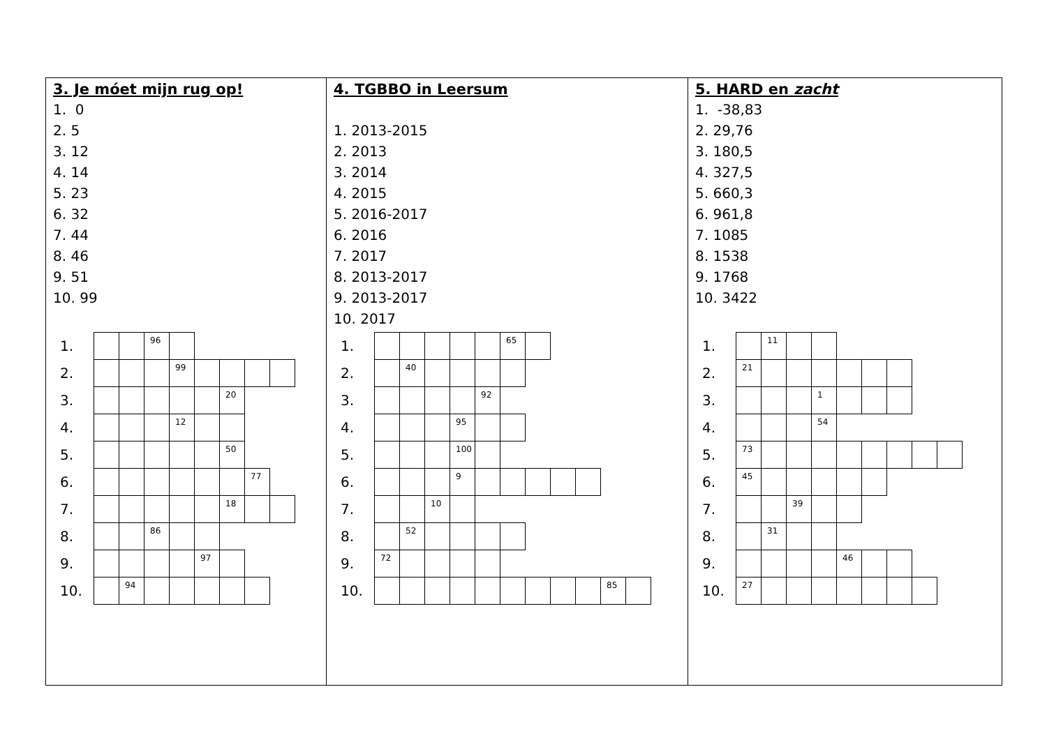3. Je móet mijn rug op!
1. 0
2. 5
3. 12
4. 14
5. 23
6. 32
7. 44
8. 46
9. 51
10. 99
| 1. | | | 96 | | | | | |
| 2. | | | | 99 | | | | |
| 3. | | | | | | 20 | | |
| 4. | | | | 12 | | | | |
| 5. | | | | | | 50 | | |
| 6. | | | | | | | 77 | |
| 7. | | | | | | 18 | | |
| 8. | | | 86 | | | | | |
| 9. | | | | | 97 | | | |
| 10. | | 94 | | | | | | |
4. TGBBO in Leersum
1. 2013-2015
2. 2013
3. 2014
4. 2015
5. 2016-2017
6. 2016
7. 2017
8. 2013-2017
9. 2013-2017
10. 2017
| 1. | | | | | | 65 | | | | | |
| 2. | | 40 | | | | | | | | | |
| 3. | | | | | 92 | | | | | | |
| 4. | | | | 95 | | | | | | | |
| 5. | | | | 100 | | | | | | | |
| 6. | | | | 9 | | | | | | | |
| 7. | | | 10 | | | | | | | | |
| 8. | | 52 | | | | | | | | | |
| 9. | 72 | | | | | | | | | | |
| 10. | | | | | | | | | | 85 | |
5. HARD en zacht
1. -38,83
2. 29,76
3. 180,5
4. 327,5
5. 660,3
6. 961,8
7. 1085
8. 1538
9. 1768
10. 3422
| 1. | | 11 | | | | | | | |
| 2. | 21 | | | | | | | | |
| 3. | | | | 1 | | | | | |
| 4. | | | | 54 | | | | | |
| 5. | 73 | | | | | | | | |
| 6. | 45 | | | | | | | | |
| 7. | | | 39 | | | | | | |
| 8. | | 31 | | | | | | | |
| 9. | | | | | 46 | | | | |
| 10. | 27 | | | | | | | | |